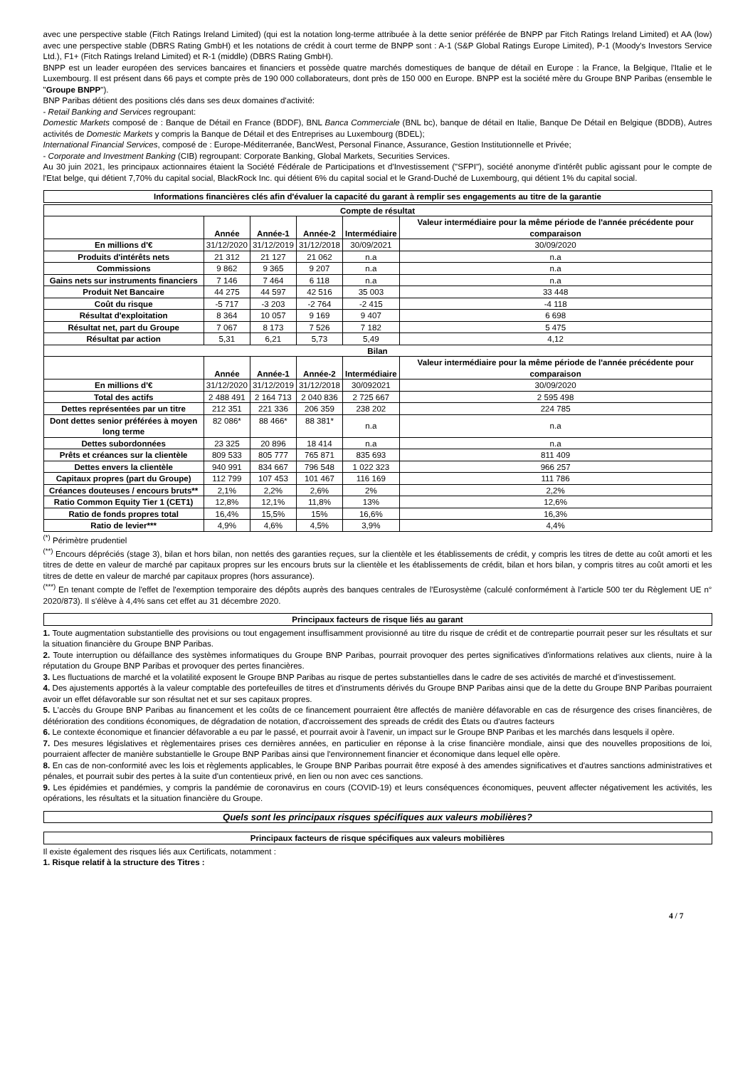avec une perspective stable (Fitch Ratings Ireland Limited) (qui est la notation long-terme attribuée à la dette senior préférée de BNPP par Fitch Ratings Ireland Limited) et AA (low) avec une perspective stable (DBRS Rating GmbH) et les notations de crédit à court terme de BNPP sont : A-1 (S&P Global Ratings Europe Limited), P-1 (Moody's Investors Service Ltd.), F1+ (Fitch Ratings Ireland Limited) et R-1 (middle) (DBRS Rating GmbH).
BNPP est un leader européen des services bancaires et financiers et possède quatre marchés domestiques de banque de détail en Europe : la France, la Belgique, l'Italie et le Luxembourg. Il est présent dans 66 pays et compte près de 190 000 collaborateurs, dont près de 150 000 en Europe. BNPP est la société mère du Groupe BNP Paribas (ensemble le "Groupe BNPP").
BNP Paribas détient des positions clés dans ses deux domaines d'activité:
- Retail Banking and Services regroupant:
Domestic Markets composé de : Banque de Détail en France (BDDF), BNL Banca Commerciale (BNL bc), banque de détail en Italie, Banque De Détail en Belgique (BDDB), Autres activités de Domestic Markets y compris la Banque de Détail et des Entreprises au Luxembourg (BDEL);
International Financial Services, composé de : Europe-Méditerranée, BancWest, Personal Finance, Assurance, Gestion Institutionnelle et Privée;
- Corporate and Investment Banking (CIB) regroupant: Corporate Banking, Global Markets, Securities Services.
Au 30 juin 2021, les principaux actionnaires étaient la Société Fédérale de Participations et d'Investissement ("SFPI"), société anonyme d'intérêt public agissant pour le compte de l'Etat belge, qui détient 7,70% du capital social, BlackRock Inc. qui détient 6% du capital social et le Grand-Duché de Luxembourg, qui détient 1% du capital social.
Informations financières clés afin d'évaluer la capacité du garant à remplir ses engagements au titre de la garantie
| Compte de résultat | | | | | |
| | Année | Année-1 | Année-2 | Intermédiaire | Valeur intermédiaire pour la même période de l'année précédente pour comparaison |
| En millions d'€ | 31/12/2020 | 31/12/2019 | 31/12/2018 | 30/09/2021 | 30/09/2020 |
| Produits d'intérêts nets | 21 312 | 21 127 | 21 062 | n.a | n.a |
| Commissions | 9 862 | 9 365 | 9 207 | n.a | n.a |
| Gains nets sur instruments financiers | 7 146 | 7 464 | 6 118 | n.a | n.a |
| Produit Net Bancaire | 44 275 | 44 597 | 42 516 | 35 003 | 33 448 |
| Coût du risque | -5 717 | -3 203 | -2 764 | -2 415 | -4 118 |
| Résultat d'exploitation | 8 364 | 10 057 | 9 169 | 9 407 | 6 698 |
| Résultat net, part du Groupe | 7 067 | 8 173 | 7 526 | 7 182 | 5 475 |
| Résultat par action | 5,31 | 6,21 | 5,73 | 5,49 | 4,12 |
| Bilan | | | | | |
| | Année | Année-1 | Année-2 | Intermédiaire | Valeur intermédiaire pour la même période de l'année précédente pour comparaison |
| En millions d'€ | 31/12/2020 | 31/12/2019 | 31/12/2018 | 30/092021 | 30/09/2020 |
| Total des actifs | 2 488 491 | 2 164 713 | 2 040 836 | 2 725 667 | 2 595 498 |
| Dettes représentées par un titre | 212 351 | 221 336 | 206 359 | 238 202 | 224 785 |
| Dont dettes senior préférées à moyen long terme | 82 086* | 88 466* | 88 381* | n.a | n.a |
| Dettes subordonnées | 23 325 | 20 896 | 18 414 | n.a | n.a |
| Prêts et créances sur la clientèle | 809 533 | 805 777 | 765 871 | 835 693 | 811 409 |
| Dettes envers la clientèle | 940 991 | 834 667 | 796 548 | 1 022 323 | 966 257 |
| Capitaux propres (part du Groupe) | 112 799 | 107 453 | 101 467 | 116 169 | 111 786 |
| Créances douteuses / encours bruts** | 2,1% | 2,2% | 2,6% | 2% | 2,2% |
| Ratio Common Equity Tier 1 (CET1) | 12,8% | 12,1% | 11,8% | 13% | 12,6% |
| Ratio de fonds propres total | 16,4% | 15,5% | 15% | 16,6% | 16,3% |
| Ratio de levier*** | 4,9% | 4,6% | 4,5% | 3,9% | 4,4% |
<sup>(*)</sup> Périmètre prudentiel
<sup>(**)</sup> Encours dépréciés (stage 3), bilan et hors bilan, non nettés des garanties reçues, sur la clientèle et les établissements de crédit, y compris les titres de dette au coût amorti et les titres de dette en valeur de marché par capitaux propres sur les encours bruts sur la clientèle et les établissements de crédit, bilan et hors bilan, y compris titres au coût amorti et les titres de dette en valeur de marché par capitaux propres (hors assurance).
<sup>(***)</sup> En tenant compte de l'effet de l'exemption temporaire des dépôts auprès des banques centrales de l'Eurosystème (calculé conformément à l'article 500 ter du Règlement UE n° 2020/873). Il s'élève à 4,4% sans cet effet au 31 décembre 2020.
Principaux facteurs de risque liés au garant
1. Toute augmentation substantielle des provisions ou tout engagement insuffisamment provisionné au titre du risque de crédit et de contrepartie pourrait peser sur les résultats et sur la situation financière du Groupe BNP Paribas.
2. Toute interruption ou défaillance des systèmes informatiques du Groupe BNP Paribas, pourrait provoquer des pertes significatives d'informations relatives aux clients, nuire à la réputation du Groupe BNP Paribas et provoquer des pertes financières.
3. Les fluctuations de marché et la volatilité exposent le Groupe BNP Paribas au risque de pertes substantielles dans le cadre de ses activités de marché et d'investissement.
4. Des ajustements apportés à la valeur comptable des portefeuilles de titres et d'instruments dérivés du Groupe BNP Paribas ainsi que de la dette du Groupe BNP Paribas pourraient avoir un effet défavorable sur son résultat net et sur ses capitaux propres.
5. L'accès du Groupe BNP Paribas au financement et les coûts de ce financement pourraient être affectés de manière défavorable en cas de résurgence des crises financières, de détérioration des conditions économiques, de dégradation de notation, d'accroissement des spreads de crédit des États ou d'autres facteurs
6. Le contexte économique et financier défavorable a eu par le passé, et pourrait avoir à l'avenir, un impact sur le Groupe BNP Paribas et les marchés dans lesquels il opère.
7. Des mesures législatives et règlementaires prises ces dernières années, en particulier en réponse à la crise financière mondiale, ainsi que des nouvelles propositions de loi, pourraient affecter de manière substantielle le Groupe BNP Paribas ainsi que l'environnement financier et économique dans lequel elle opère.
8. En cas de non-conformité avec les lois et règlements applicables, le Groupe BNP Paribas pourrait être exposé à des amendes significatives et d'autres sanctions administratives et pénales, et pourrait subir des pertes à la suite d'un contentieux privé, en lien ou non avec ces sanctions.
9. Les épidémies et pandémies, y compris la pandémie de coronavirus en cours (COVID-19) et leurs conséquences économiques, peuvent affecter négativement les activités, les opérations, les résultats et la situation financière du Groupe.
Quels sont les principaux risques spécifiques aux valeurs mobilières?
Principaux facteurs de risque spécifiques aux valeurs mobilières
Il existe également des risques liés aux Certificats, notamment :
1. Risque relatif à la structure des Titres :
4 / 7